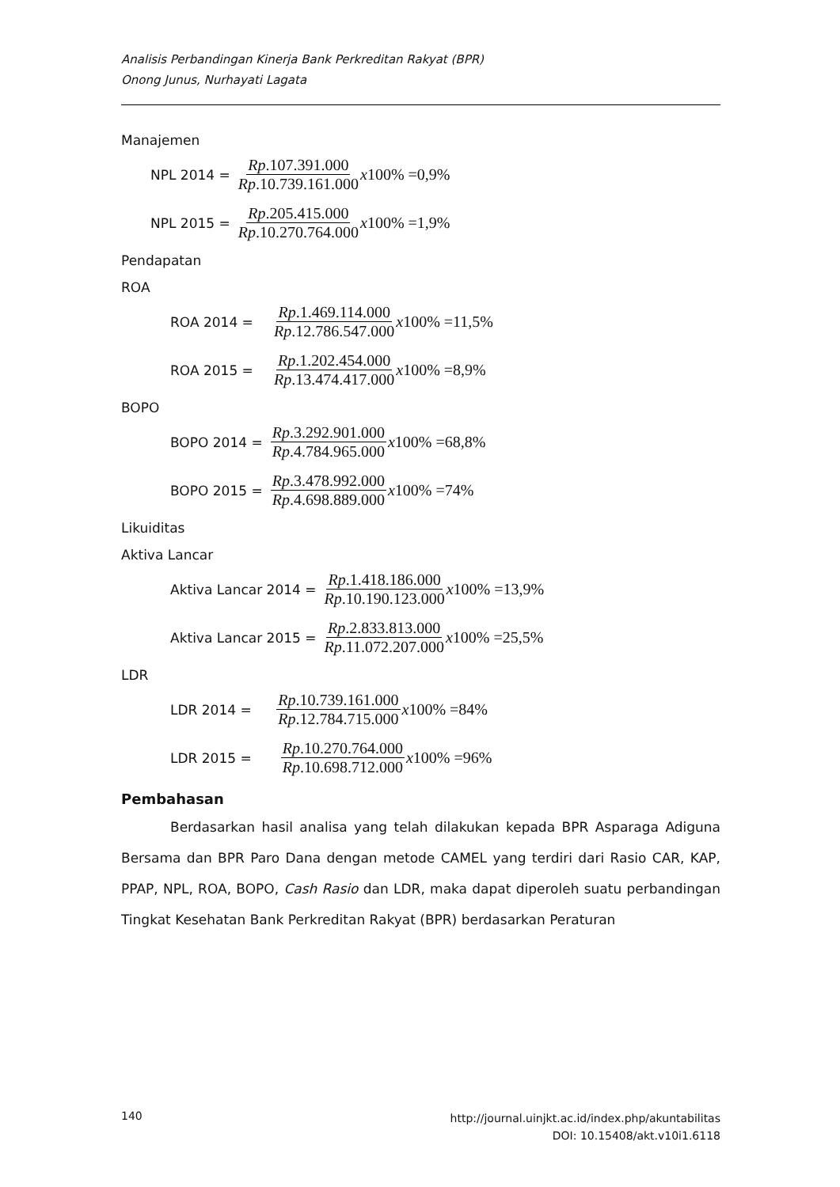Analisis Perbandingan Kinerja Bank Perkreditan Rakyat (BPR)
Onong Junus, Nurhayati Lagata
Manajemen
NPL 2014 = Rp.107.391.000 Rp.10.739.161.000 x100% =0,9%
NPL 2015 = Rp.205.415.000 Rp.10.270.764.000 x100% =1,9%
Pendapatan
ROA
ROA 2014 = Rp.1.469.114.000 Rp.12.786.547.000 x100% =11,5%
ROA 2015 = Rp.1.202.454.000 Rp.13.474.417.000 x100% =8,9%
BOPO
BOPO 2014 = Rp.3.292.901.000 Rp.4.784.965.000 x100% =68,8%
BOPO 2015 = Rp.3.478.992.000 Rp.4.698.889.000 x100% =74%
Likuiditas
Aktiva Lancar
Aktiva Lancar 2014 = Rp.1.418.186.000 Rp.10.190.123.000 x100% =13,9%
Aktiva Lancar 2015 = Rp.2.833.813.000 Rp.11.072.207.000 x100% =25,5%
LDR
LDR 2014 = Rp.10.739.161.000 Rp.12.784.715.000 x100% =84%
LDR 2015 = Rp.10.270.764.000 Rp.10.698.712.000 x100% =96%
Pembahasan
Berdasarkan hasil analisa yang telah dilakukan kepada BPR Asparaga Adiguna Bersama dan BPR Paro Dana dengan metode CAMEL yang terdiri dari Rasio CAR, KAP, PPAP, NPL, ROA, BOPO, Cash Rasio dan LDR, maka dapat diperoleh suatu perbandingan Tingkat Kesehatan Bank Perkreditan Rakyat (BPR) berdasarkan Peraturan
140 http://journal.uinjkt.ac.id/index.php/akuntabilitas
DOI: 10.15408/akt.v10i1.6118